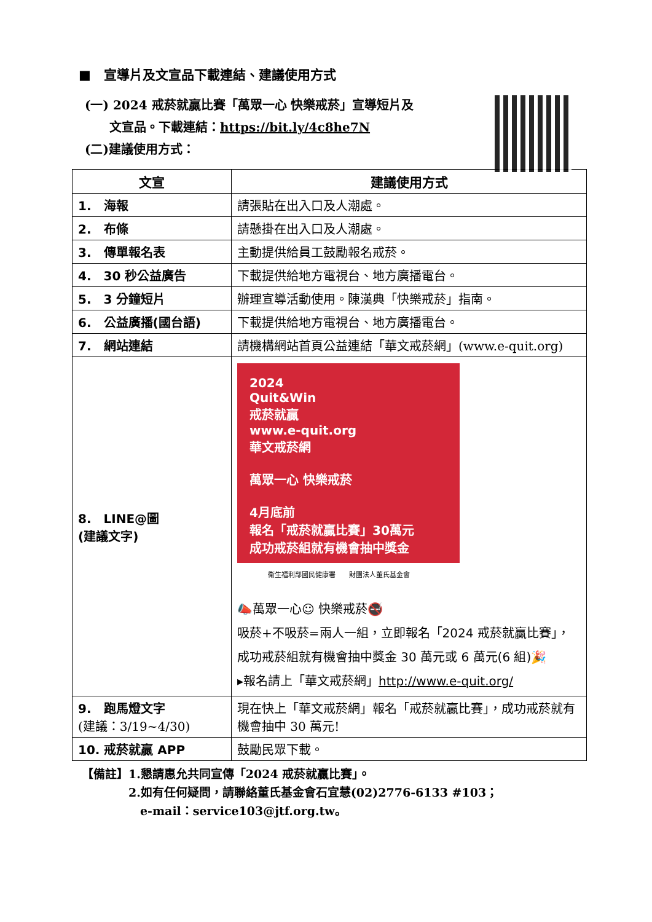■　宣導片及文宣品下載連結、建議使用方式
(一) 2024 戒菸就贏比賽「萬眾一心 快樂戒菸」宣導短片及
　　文宣品。下載連結：https://bit.ly/4c8he7N
(二)建議使用方式：
| 文宣 | 建議使用方式 |
| --- | --- |
| 1. 海報 | 請張貼在出入口及人潮處。 |
| 2. 布條 | 請懸掛在出入口及人潮處。 |
| 3. 傳單報名表 | 主動提供給員工鼓勵報名戒菸。 |
| 4. 30 秒公益廣告 | 下載提供給地方電視台、地方廣播電台。 |
| 5. 3 分鐘短片 | 辦理宣導活動使用。陳漢典「快樂戒菸」指南。 |
| 6. 公益廣播(國台語) | 下載提供給地方電視台、地方廣播電台。 |
| 7. 網站連結 | 請機構網站首頁公益連結「華文戒菸網」(www.e-quit.org) |
| 8. LINE@圖 (建議文字) | 2024 Quit&Win 戒菸就贏 www.e-quit.org 華文戒菸網 萬眾一心 快樂戒菸 4月底前 報名「戒菸就贏比賽」30萬元 成功戒菸組就有機會抽中獎金 衛生福利部國民健康署 財團法人董氏基金會 📣萬眾一心☺ 快樂戒菸🚭 吸菸+不吸菸=兩人一組，立即報名「2024 戒菸就贏比賽」，成功戒菸組就有機會抽中獎金 30 萬元或 6 萬元(6 組)🎉 ▸報名請上「華文戒菸網」 http://www.e-quit.org/ |
| 9. 跑馬燈文字 (建議：3/19~4/30) | 現在快上「華文戒菸網」報名「戒菸就贏比賽」，成功戒菸就有機會抽中 30 萬元! |
| 10. 戒菸就贏 APP | 鼓勵民眾下載。 |
【備註】1.懇請惠允共同宣傳「2024 戒菸就贏比賽」。
　　　　2.如有任何疑問，請聯絡董氏基金會石宜慧(02)2776-6133 #103；
　　　　　e-mail：service103@jtf.org.tw。